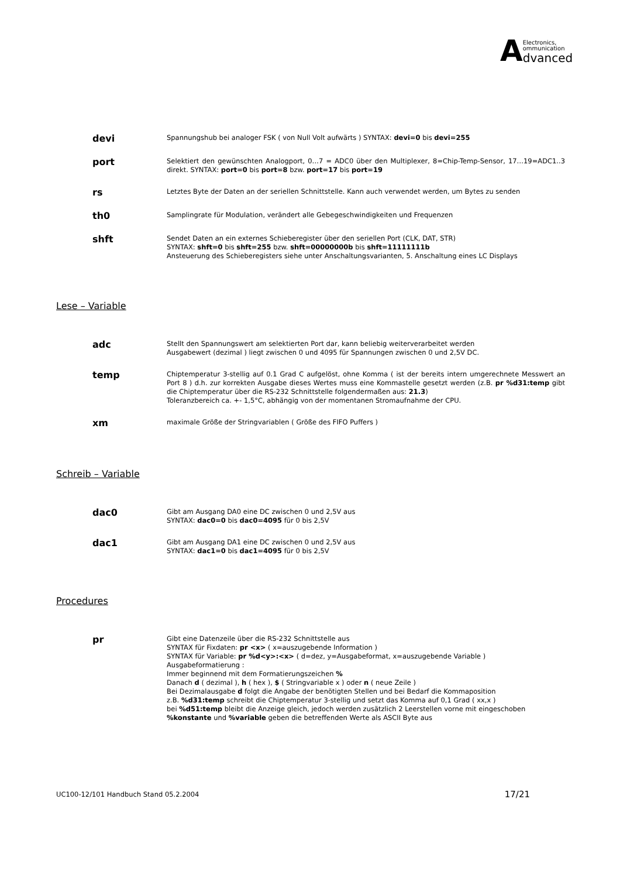AElectronics,
ommunication
dvanced
devi
Spannungshub bei analoger FSK ( von Null Volt aufwärts ) SYNTAX: devi=0 bis devi=255
port
Selektiert den gewünschten Analogport, 0…7 = ADC0 über den Multiplexer, 8=Chip-Temp-Sensor, 17…19=ADC1..3 direkt. SYNTAX: port=0 bis port=8 bzw. port=17 bis port=19
rs
Letztes Byte der Daten an der seriellen Schnittstelle. Kann auch verwendet werden, um Bytes zu senden
th0
Samplingrate für Modulation, verändert alle Gebegeschwindigkeiten und Frequenzen
shft
Sendet Daten an ein externes Schieberegister über den seriellen Port (CLK, DAT, STR)
SYNTAX: shft=0 bis shft=255 bzw. shft=00000000b bis shft=11111111b
Ansteuerung des Schieberegisters siehe unter Anschaltungsvarianten, 5. Anschaltung eines LC Displays
Lese – Variable
adc
Stellt den Spannungswert am selektierten Port dar, kann beliebig weiterverarbeitet werden
Ausgabewert (dezimal ) liegt zwischen 0 und 4095 für Spannungen zwischen 0 und 2,5V DC.
temp
Chiptemperatur 3-stellig auf 0.1 Grad C aufgelöst, ohne Komma ( ist der bereits intern umgerechnete Messwert an Port 8 ) d.h. zur korrekten Ausgabe dieses Wertes muss eine Kommastelle gesetzt werden (z.B. pr %d31:temp gibt die Chiptemperatur über die RS-232 Schnittstelle folgendermaßen aus: 21.3)
Toleranzbereich ca. +- 1,5°C, abhängig von der momentanen Stromaufnahme der CPU.
xm
maximale Größe der Stringvariablen ( Größe des FIFO Puffers )
Schreib – Variable
dac0
Gibt am Ausgang DA0 eine DC zwischen 0 und 2,5V aus
SYNTAX: dac0=0 bis dac0=4095 für 0 bis 2,5V
dac1
Gibt am Ausgang DA1 eine DC zwischen 0 und 2,5V aus
SYNTAX: dac1=0 bis dac1=4095 für 0 bis 2,5V
Procedures
pr
Gibt eine Datenzeile über die RS-232 Schnittstelle aus
SYNTAX für Fixdaten: pr <x> ( x=auszugebende Information )
SYNTAX für Variable: pr %d<y>:<x> ( d=dez, y=Ausgabeformat, x=auszugebende Variable )
Ausgabeformatierung :
Immer beginnend mit dem Formatierungszeichen %
Danach d ( dezimal ), h ( hex ), $ ( Stringvariable x ) oder n ( neue Zeile )
Bei Dezimalausgabe d folgt die Angabe der benötigten Stellen und bei Bedarf die Kommaposition
z.B. %d31:temp schreibt die Chiptemperatur 3-stellig und setzt das Komma auf 0,1 Grad ( xx,x )
bei %d51:temp bleibt die Anzeige gleich, jedoch werden zusätzlich 2 Leerstellen vorne mit eingeschoben
%konstante und %variable geben die betreffenden Werte als ASCII Byte aus
UC100-12/101 Handbuch Stand 05.2.2004 17/21